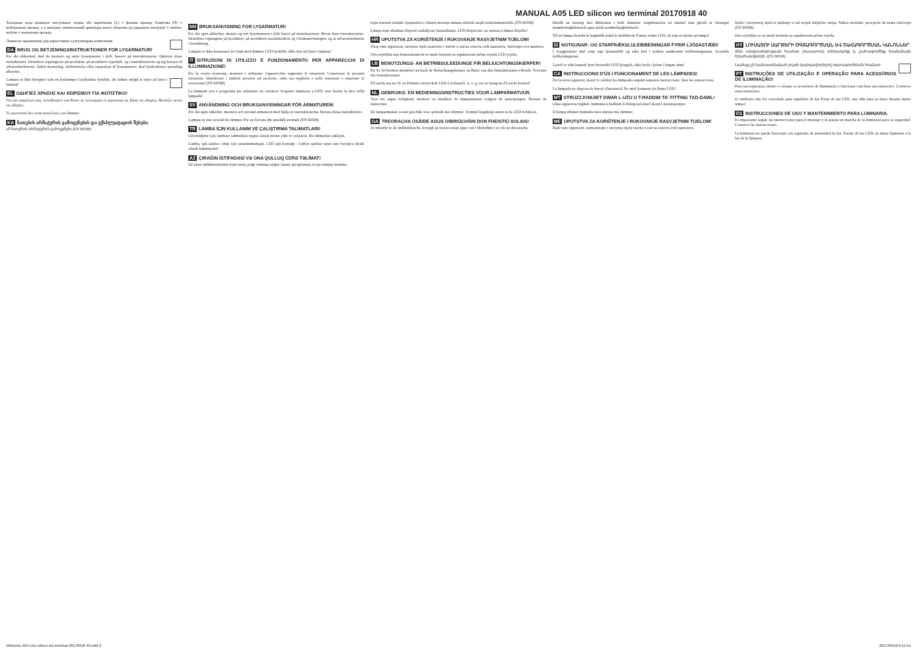MANUAL A05 LED silicon wo terminal 20170918 40
Халерные вода правидот наступных: черны або каричневы (L) = фазавы провад, блакітны (N) = нейтральны провад, а у выпадку агмінтальнай арматуры класу абароны ад удараных патрукаў = зялёна-жоўты = заземлены провад.
Лампа не прызначана для карыстання з рэгулятарам асвятлення.
DA BRUG OG BETJENINGSINSTRUKTIONER FOR LYSARMATUR!
For din sikkerhed, skal du montere og sætte lysarmaturet i drift, baseret på instruktionerne. Opbevar disse instruktioner. Identificer tegningerne på produktet, på produktets typeskilt, og i instruktionerne og tag hensyn til advarselsteksterne. Inden montering, idriftsættelse eller reparation af lysarmaturet, skal lysdiodernes spænding afbrydes.
Lampen er ikke beregnet som en lysdæmper Lysdiodens lyskilde, dis lednes undgå at stirre på lyset i lampen!
EL ΟΔΗΓΙΕΣ ΧΡΗΣΗΣ ΚΑΙ ΧΕΙΡΙΣΜΟΥ ΓΙΑ ΦΩΤΙΣΤΙΚΟ!
Για την ασφάλειά σας, τοποθετήστε και θέστε σε λειτουργία το φωτιστικό με βάση τις οδηγίες. Φυλάξτε αυτές τις οδηγίες.
Το φωτιστικό δεν είναι κατάλληλο για dimmer.
KA ნათების არმატურის გამოყენების და ექსპლუატაციის წესები.
ამ ნათურის არმატურის გამოყენება (EN 60598)
NN BRUKSANVISNING FOR LYSARMATUR!
For din egen sikkerhet, monter og sett lysarmaturen i drift basert på instruksjonene. Bevar disse instruksjonene. Identifiser tegningene på produktet, på produktets produktetikett og i bruksanvisningen, og ta advarselstekstene i betraktning.
Lampen er ikke konstruert for bruk med dimmer LED-lyskilde: ikke stirr på lyset i lampen!
IT ISTRUZIONI DI UTILIZZO E FUNZIONAMENTO PER APPARECCHI DI ILLUMINAZIONE!
Per la vostra sicurezza, montare e utilizzare l'apparecchio seguendo le istruzioni. Conservare le presenti istruzioni. Identificare i simboli presenti sul prodotto, sulla sua targhetta e nelle istruzioni e rispettare le avvertenze (EN 60598).
La lampada non è progettata per utilizzare un variatore Sorgente luminosa a LED: non fissare la luce nella lampada!
SV ANVÄNDNING OCH BRUKSANVISNINGAR FÖR ARMATUREN!
För din egen säkerhet, montera och använd armaturen med hjälp av instruktionerna. Bevara dessa instruktioner.
Lampan är inte avsedd för dimmer För att förvara din innehåll används (EN 60598)
TR LAMBA İÇİN KULLANIM VE ÇALIŞTIRMA TALIMATLARI!
Güvenliğiniz için, lambayı talimatlara uygun olarak monte edin ve çalıştırın. Bu talimatları saklayın.
Lamba, ışık azaltıcı cihaz için tasarlanmamıştır. LED ışık kaynağı - Lütfen ışıklara uzun süre boyunca direkt olarak bakmayınız!
AZ ÇIRAĞIN İSTİFADƏSİ VƏ ONA QULLUQ ÜZRƏ TƏLİMAT!
Öz şəxsi təhlükəsizliyiniz üçün uzaq çırağı təlimata uyğun olaraq quraşdırmaq və işə salmaq lazımdır.
üçün nəzərdə tutulub. İşıqlandırıcı cihazın montajı zamanı elektrik naqili zədələnməməlidir. (EN 60598)
Lámpa nem alkalmas fényerő-szabályozó használatára. LED fényforrás: ne nézzen a lámpa fényébe!
HR UPUTSTVA ZA KORIŠTENJE I RUKOVANJE RASVJETNIM TIJELOM!
Zbog vaše sigurnosti, rasvjeno tijelo postavite i stavite u rad na osnovu ovih uputstava. Sačuvajte ova uputstva.
Ova svjetiljka nije konstruisana da se može koristiti sa regulatorom jačine svjetla LED svjetlo.
LB BENOTZUNGS- AN BETRIBSULEEDUNGE FIR BELIUCHTUNGSKIERPER!
Fir Är Sécherheet montéiert an huelt de Beliuchtungskierper op Basis vun den Instruktiounen a Betrib. Verwaart dës Instruktiounen.
D'Luucht ass net fir en Dimmer entwéckelt LED-Liichtquell, w. e. g. net ze laang an d'Luucht kucken!
NL GEBRUIKS- EN BEDIENINGSINSTRUCTIES VOOR LAMPARMATUUR.
Voor uw eigen veiligheid, monteer en installeer de lamparmatuur volgens de aanwijzingen. Bewaar de instructies.
De lamparmatuur is niet geschikt voor gebruik met dimmer. Vermijd langdurig staren in de LED lichtbron.
GA TREORACHA ÚSÁIDE AGUS OIBRIÚCHÁIN DON FHEISTIÚ SOLAIS!
Ar mhaithe le do shábháilteacht, feistigh an feistiú solais agus cuir i bhfeidhm é ar réir na dtreoracha.
bheidh an téarnóg faoi dhliteanas i leith damáiste teagmhasacha nó taisméí mar gheall ar cheangal neamhchaighdeánach agus úsáid neamhchaighdeánach.
Níl an lampa deartha le haghaidh úsáid le hisliltheoir Foinse solais LED, ná stán ar sholas an lampa!
IS NOTKUNAR- OG STARFRÆKSLULEIÐBEININGAR FYRIR LJÓSASTÆÐI!
Í öryggisskyni skal setja upp ljósastæðið og taka það í notkun samkvæmt leiðbeiningunum. Geymdu leiðbeiningarnar.
Ljósið er ekki hannað fyrir birtustilli LED ljósgjafi, ekki horfa í ljósin í langan tíma!
CA INSTRUCCIONS D'ÚS I FUNCIONAMENT DE LES LÀMPADES!
Per la seva seguretat, instal·li i utilitzi les làmpades seguint aquestes instruccions. Desi les instruccions.
La làmpada no disposa de funció d'atenuació No mirí fixament els llums LED!
MT STRUZZJONIJIET DWAR L-UŻU U T-ĦADDIM TA' FITTING TAD-DAWL!
Għas-sigurezza tiegħek, immunta u ħaddem il-fitting tad-dawl skond l-istruzzjonijiet.
Il-lampa mhijiex mahsuba biex tintuza ma' dimmer.
ME UPUTSTVA ZA KORIŠTENJE I RUKOVANJE RASVJETNIM TIJELOM!
Radi vaše sigurnosti, namontirajte i rasvjetno tijelo stavite u rad na osnovu ovih uputstava.
bloka i rasvjetnog tijela te puštanje u rad uvijek isključite struju. Nakon montaže, provjerite da nema oštećenja (EN 60598).
Ova svjetiljka se ne može koristiti sa regulatorom jačine svjetla.
HY ԼՈՒՍԱՏՈՒ ՍԱՐՔԵՐԻ ՕԳՏԱԳՈՐԾՄԱՆ ԵՎ ՇԱՀԱԳՈՐԾՄԱՆ ԿԱՆՈՆՆԵՐ
Ձեր անվտանգության համար լուսատուն տեղադրեք և շահագործեք համաձայն հրահանգների: (EN 60598)
Լամպը չի նախատեսված լույսի կարգավորիչով օգտագործման համար:
PT INSTRUÇÕES DE UTILIZAÇÃO E OPERAÇÃO PARA ACESSÓRIOS DE ILUMINAÇÃO!
Para sua segurança, monte e coloque os acessórios de iluminação a funcionar com base nas instruções. Conserve estas instruções.
O candeeiro não foi concebido para regulador de luz Fonte de luz LED, não olhe para as luzes durante muito tempo!
ES INSTRUCCIONES DE USO Y MANTENIMIENTO PARA LUMINARIA.
Es importante seguir las instrucciones para el montaje y la puesta en marcha de la luminaria para su seguridad. Conserve las instrucciones.
La luminaria no puede funcionar con regulador de intensidad de luz. Fuente de luz LED: no mirar fijamente a la luz de la lámpara.
MANUAL A05 LED silicon wo terminal 20170918 40.indd 2 2017/09/18 9:15:51